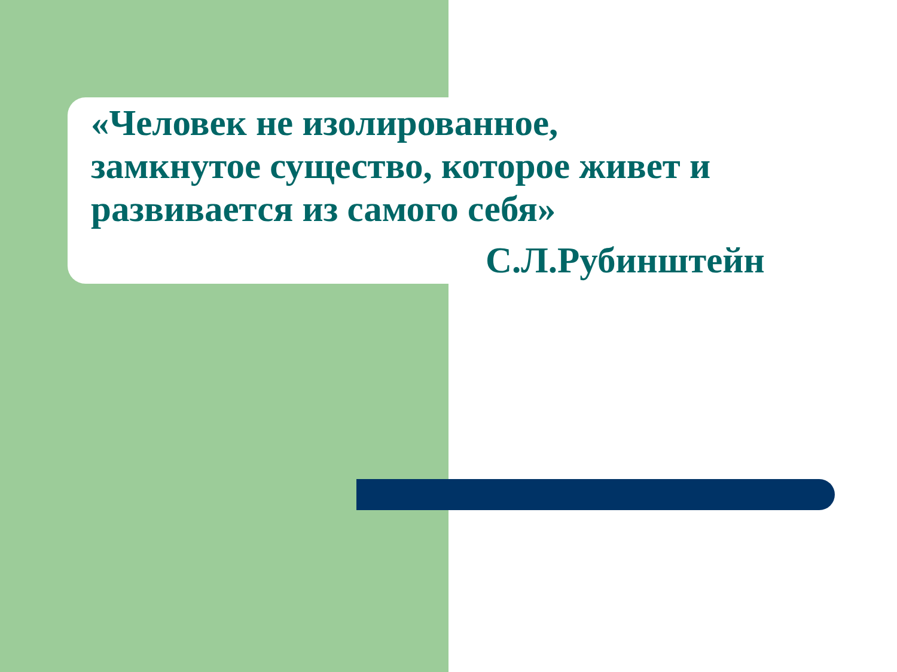«Человек не изолированное,
замкнутое существо, которое живет и
развивается из самого себя»
С.Л.Рубинштейн